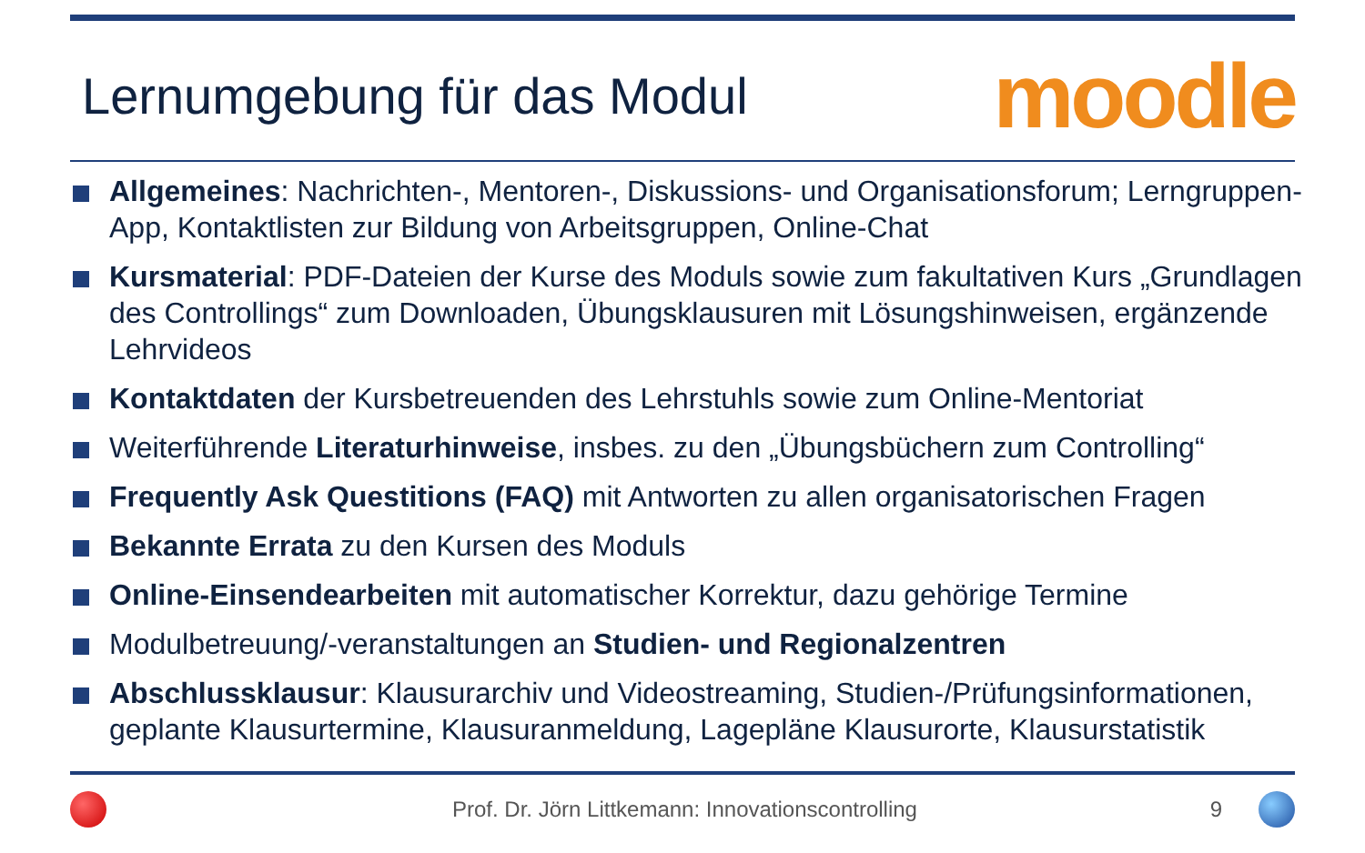Lernumgebung für das Modul
moodle
Allgemeines: Nachrichten-, Mentoren-, Diskussions- und Organisationsforum; Lerngruppen-App, Kontaktlisten zur Bildung von Arbeitsgruppen, Online-Chat
Kursmaterial: PDF-Dateien der Kurse des Moduls sowie zum fakultativen Kurs „Grundlagen des Controllings“ zum Downloaden, Übungsklausuren mit Lösungshinweisen, ergänzende Lehrvideos
Kontaktdaten der Kursbetreuenden des Lehrstuhls sowie zum Online-Mentoriat
Weiterführende Literaturhinweise, insbes. zu den „Übungsbüchern zum Controlling“
Frequently Ask Questitions (FAQ) mit Antworten zu allen organisatorischen Fragen
Bekannte Errata zu den Kursen des Moduls
Online-Einsendearbeiten mit automatischer Korrektur, dazu gehörige Termine
Modulbetreuung/-veranstaltungen an Studien- und Regionalzentren
Abschlussklausur: Klausurarchiv und Videostreaming, Studien-/Prüfungsinformationen, geplante Klausurtermine, Klausuranmeldung, Lagepläne Klausurorte, Klausurstatistik
Prof. Dr. Jörn Littkemann: Innovationscontrolling 9